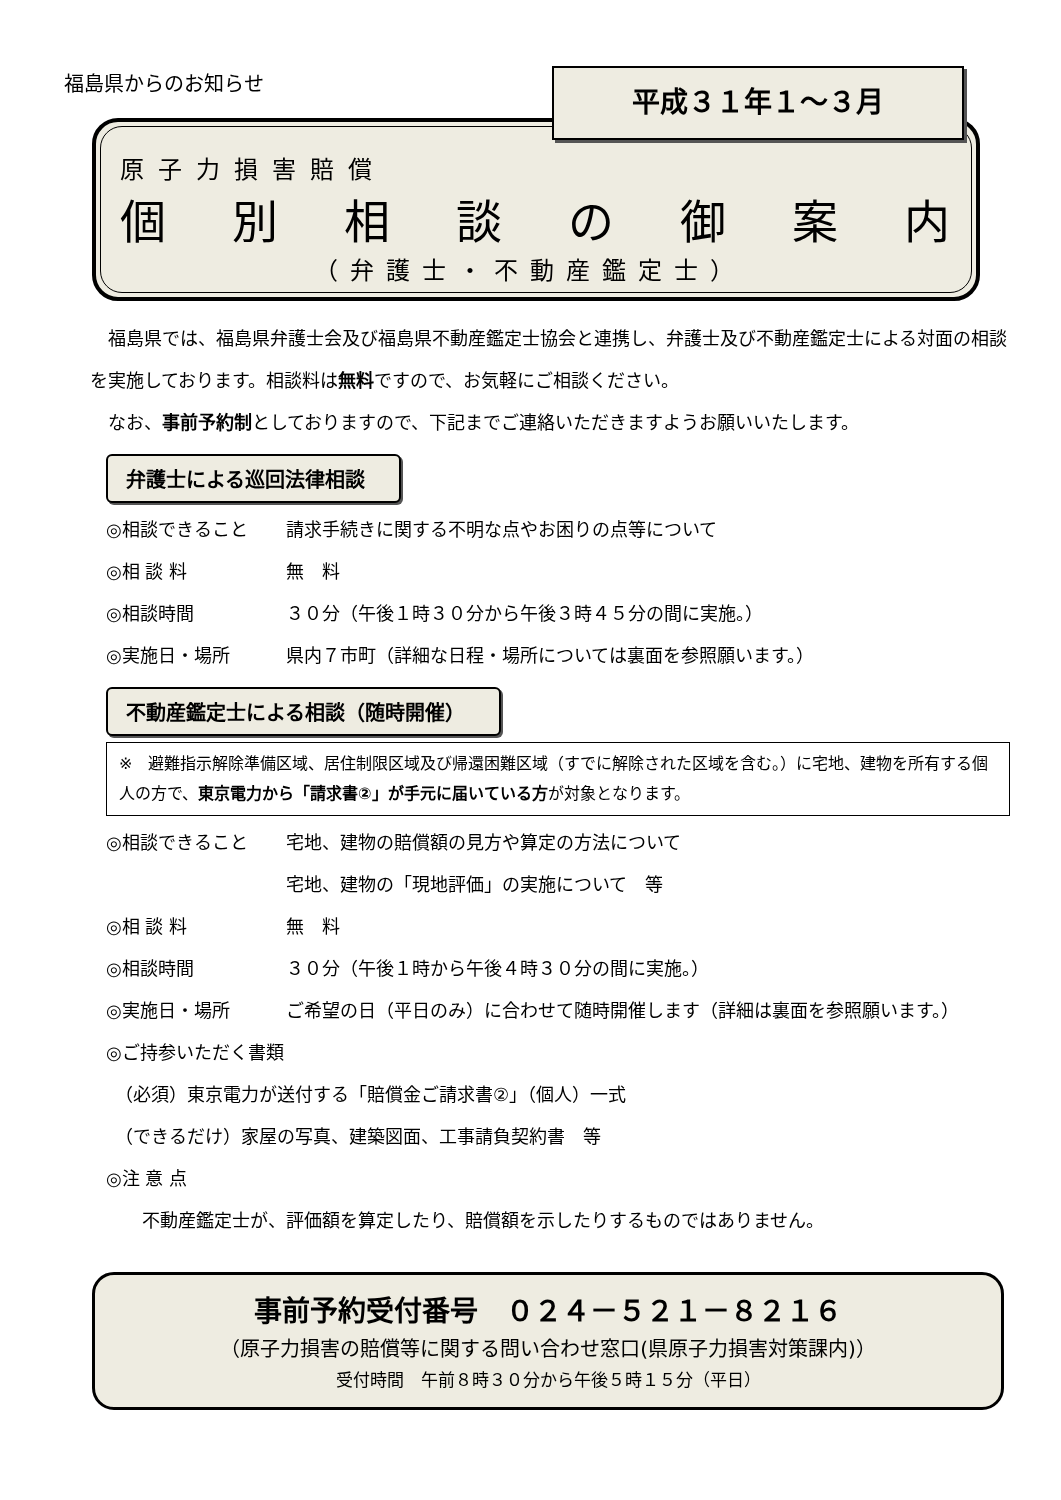福島県からのお知らせ 平成３１年１～３月
原子力損害賠償
個別相談の御案内
（弁護士・不動産鑑定士）
　福島県では、福島県弁護士会及び福島県不動産鑑定士協会と連携し、弁護士及び不動産鑑定士による対面の相談を実施しております。相談料は無料ですので、お気軽にご相談ください。
　なお、事前予約制としておりますので、下記までご連絡いただきますようお願いいたします。
弁護士による巡回法律相談
◎相談できること 請求手続きに関する不明な点やお困りの点等について
◎相 談 料 無　料
◎相談時間 ３０分（午後１時３０分から午後３時４５分の間に実施。）
◎実施日・場所 県内７市町（詳細な日程・場所については裏面を参照願います。）
不動産鑑定士による相談（随時開催）
※　避難指示解除準備区域、居住制限区域及び帰還困難区域（すでに解除された区域を含む。）に宅地、建物を所有する個人の方で、東京電力から「請求書②」が手元に届いている方が対象となります。
◎相談できること 宅地、建物の賠償額の見方や算定の方法について
宅地、建物の「現地評価」の実施について　等
◎相 談 料 無　料
◎相談時間 ３０分（午後１時から午後４時３０分の間に実施。）
◎実施日・場所 ご希望の日（平日のみ）に合わせて随時開催します（詳細は裏面を参照願います。）
◎ご持参いただく書類
　（必須）東京電力が送付する「賠償金ご請求書②」（個人）一式
　（できるだけ）家屋の写真、建築図面、工事請負契約書　等
◎注 意 点
　　不動産鑑定士が、評価額を算定したり、賠償額を示したりするものではありません。
事前予約受付番号　０２４－５２１－８２１６
（原子力損害の賠償等に関する問い合わせ窓口(県原子力損害対策課内)）
受付時間　午前８時３０分から午後５時１５分（平日）